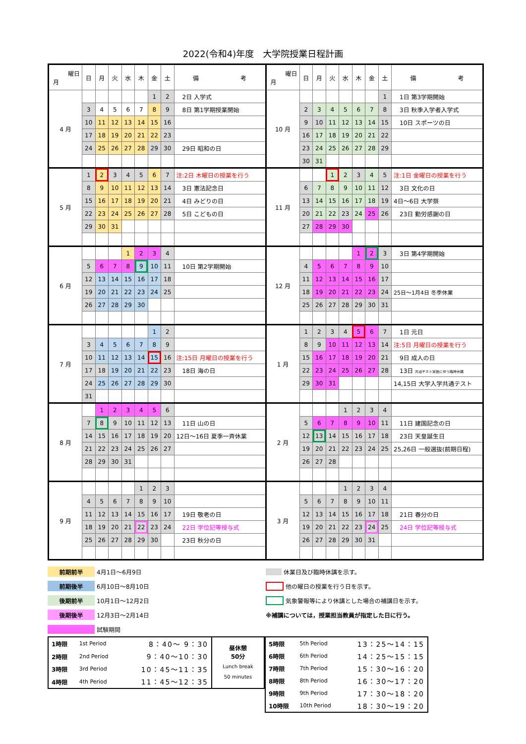2022(令和4)年度　大学院授業日程計画
| 曜日 月 | 日 | 月 | 火 | 水 | 木 | 金 | 土 | 備 考 | 曜日 月 | 日 | 月 | 火 | 水 | 木 | 金 | 土 | 備 考 |
| --- | --- | --- | --- | --- | --- | --- | --- | --- | --- | --- | --- | --- | --- | --- | --- | --- | --- |
| 4 月 | | | | | | 1 | 2 | 2日 入学式 | 10 月 | | | | | | | 1 | 1日 第3学期開始 |
| | 3 | 4 | 5 | 6 | 7 | 8 | 9 | 8日 第1学期授業開始 | | 2 | 3 | 4 | 5 | 6 | 7 | 8 | 3日 秋季入学者入学式 |
| | 10 | 11 | 12 | 13 | 14 | 15 | 16 | | | 9 | 10 | 11 | 12 | 13 | 14 | 15 | 10日 スポーツの日 |
| | 17 | 18 | 19 | 20 | 21 | 22 | 23 | | | 16 | 17 | 18 | 19 | 20 | 21 | 22 | |
| | 24 | 25 | 26 | 27 | 28 | 29 | 30 | 29日 昭和の日 | | 23 | 24 | 25 | 26 | 27 | 28 | 29 | |
| | | | | | | | | | | 30 | 31 | | | | | | |
| 5 月 | 1 | 2 | 3 | 4 | 5 | 6 | 7 | 注:2日 木曜日の授業を行う | 11 月 | | | 1 | 2 | 3 | 4 | 5 | 注:1日 金曜日の授業を行う |
| | 8 | 9 | 10 | 11 | 12 | 13 | 14 | 3日 憲法記念日 | | 6 | 7 | 8 | 9 | 10 | 11 | 12 | 3日 文化の日 |
| | 15 | 16 | 17 | 18 | 19 | 20 | 21 | 4日 みどりの日 | | 13 | 14 | 15 | 16 | 17 | 18 | 19 | 4日～6日 大学祭 |
| | 22 | 23 | 24 | 25 | 26 | 27 | 28 | 5日 こどもの日 | | 20 | 21 | 22 | 23 | 24 | 25 | 26 | 23日 勤労感謝の日 |
| | 29 | 30 | 31 | | | | | | | 27 | 28 | 29 | 30 | | | | |
| 6 月 | | | | 1 | 2 | 3 | 4 | | 12 月 | | | | | 1 | 2 | 3 | 3日 第4学期開始 |
| | 5 | 6 | 7 | 8 | 9 | 10 | 11 | 10日 第2学期開始 | | 4 | 5 | 6 | 7 | 8 | 9 | 10 | |
| | 12 | 13 | 14 | 15 | 16 | 17 | 18 | | | 11 | 12 | 13 | 14 | 15 | 16 | 17 | |
| | 19 | 20 | 21 | 22 | 23 | 24 | 25 | | | 18 | 19 | 20 | 21 | 22 | 23 | 24 | 25日～1月4日 冬季休業 |
| | 26 | 27 | 28 | 29 | 30 | | | | | 25 | 26 | 27 | 28 | 29 | 30 | 31 | |
| 7 月 | | | | | | 1 | 2 | | 1 月 | 1 | 2 | 3 | 4 | 5 | 6 | 7 | 1日 元日 |
| | 3 | 4 | 5 | 6 | 7 | 8 | 9 | | | 8 | 9 | 10 | 11 | 12 | 13 | 14 | 注:5日 月曜日の授業を行う |
| | 10 | 11 | 12 | 13 | 14 | 15 | 16 | 注:15日 月曜日の授業を行う | | 15 | 16 | 17 | 18 | 19 | 20 | 21 | 9日 成人の日 |
| | 17 | 18 | 19 | 20 | 21 | 22 | 23 | 18日 海の日 | | 22 | 23 | 24 | 25 | 26 | 27 | 28 | 13日 共通テスト実施に伴う臨時休講 |
| | 24 | 25 | 26 | 27 | 28 | 29 | 30 | | | 29 | 30 | 31 | | | | | 14,15日 大学入学共通テスト |
| | 31 | | | | | | | | | | | | | | | | |
| 8 月 | | 1 | 2 | 3 | 4 | 5 | 6 | | 2 月 | | | | 1 | 2 | 3 | 4 | |
| | 7 | 8 | 9 | 10 | 11 | 12 | 13 | 11日 山の日 | | 5 | 6 | 7 | 8 | 9 | 10 | 11 | 11日 建国記念の日 |
| | 14 | 15 | 16 | 17 | 18 | 19 | 20 | 12日～16日 夏季一斉休業 | | 12 | 13 | 14 | 15 | 16 | 17 | 18 | 23日 天皇誕生日 |
| | 21 | 22 | 23 | 24 | 25 | 26 | 27 | | | 19 | 20 | 21 | 22 | 23 | 24 | 25 | 25,26日 一般選抜(前期日程) |
| | 28 | 29 | 30 | 31 | | | | | | 26 | 27 | 28 | | | | | |
| 9 月 | | | | | 1 | 2 | 3 | | 3 月 | | | | 1 | 2 | 3 | 4 | |
| | 4 | 5 | 6 | 7 | 8 | 9 | 10 | | | 5 | 6 | 7 | 8 | 9 | 10 | 11 | |
| | 11 | 12 | 13 | 14 | 15 | 16 | 17 | 19日 敬老の日 | | 12 | 13 | 14 | 15 | 16 | 17 | 18 | 21日 春分の日 |
| | 18 | 19 | 20 | 21 | 22 | 23 | 24 | 22日 学位記等授与式 | | 19 | 20 | 21 | 22 | 23 | 24 | 25 | 24日 学位記等授与式 |
| | 25 | 26 | 27 | 28 | 29 | 30 | | 23日 秋分の日 | | 26 | 27 | 28 | 29 | 30 | 31 | | |
前期前半 4月1日～6月9日
前期後半 6月10日～8月10日
後期前半 10月1日～12月2日
後期後半 12月3日～2月14日
試験期間
休業日及び臨時休講を示す。
他の曜日の授業を行う日を示す。
気象警報等により休講とした場合の補講日を示す。
※補講については，授業担当教員が指定した日に行う。
| 1時限 | 1st Period | 8：40～ 9：30 |
| 2時限 | 2nd Period | 9：40～10：30 |
| 3時限 | 3rd Period | 10：45～11：35 |
| 4時限 | 4th Period | 11：45～12：35 |
昼休憩
50分
Lunch break
50 minutes
| 5時限 | 5th Period | 13：25～14：15 |
| 6時限 | 6th Period | 14：25～15：15 |
| 7時限 | 7th Period | 15：30～16：20 |
| 8時限 | 8th Period | 16：30～17：20 |
| 9時限 | 9th Period | 17：30～18：20 |
| 10時限 | 10th Period | 18：30～19：20 |